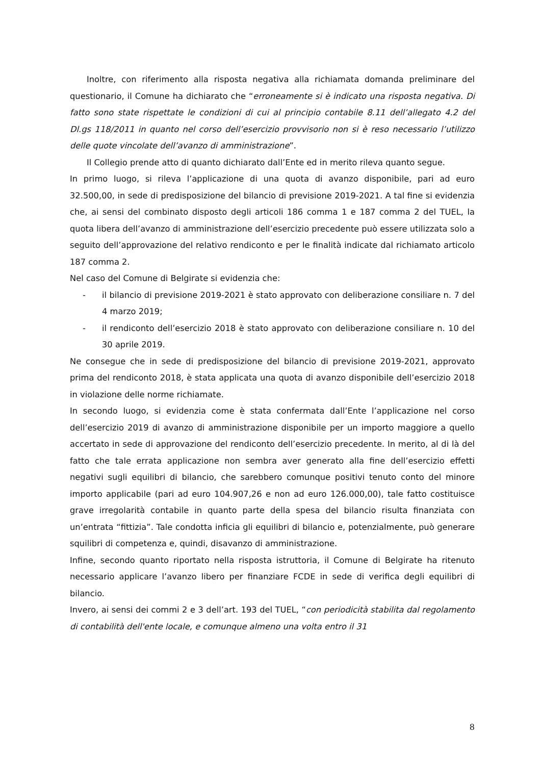Inoltre, con riferimento alla risposta negativa alla richiamata domanda preliminare del questionario, il Comune ha dichiarato che “erroneamente si è indicato una risposta negativa. Di fatto sono state rispettate le condizioni di cui al principio contabile 8.11 dell’allegato 4.2 del Dl.gs 118/2011 in quanto nel corso dell’esercizio provvisorio non si è reso necessario l’utilizzo delle quote vincolate dell’avanzo di amministrazione”.
Il Collegio prende atto di quanto dichiarato dall’Ente ed in merito rileva quanto segue.
In primo luogo, si rileva l’applicazione di una quota di avanzo disponibile, pari ad euro 32.500,00, in sede di predisposizione del bilancio di previsione 2019-2021. A tal fine si evidenzia che, ai sensi del combinato disposto degli articoli 186 comma 1 e 187 comma 2 del TUEL, la quota libera dell’avanzo di amministrazione dell’esercizio precedente può essere utilizzata solo a seguito dell’approvazione del relativo rendiconto e per le finalità indicate dal richiamato articolo 187 comma 2.
Nel caso del Comune di Belgirate si evidenzia che:
- il bilancio di previsione 2019-2021 è stato approvato con deliberazione consiliare n. 7 del 4 marzo 2019;
- il rendiconto dell’esercizio 2018 è stato approvato con deliberazione consiliare n. 10 del 30 aprile 2019.
Ne consegue che in sede di predisposizione del bilancio di previsione 2019-2021, approvato prima del rendiconto 2018, è stata applicata una quota di avanzo disponibile dell’esercizio 2018 in violazione delle norme richiamate.
In secondo luogo, si evidenzia come è stata confermata dall’Ente l’applicazione nel corso dell’esercizio 2019 di avanzo di amministrazione disponibile per un importo maggiore a quello accertato in sede di approvazione del rendiconto dell’esercizio precedente. In merito, al di là del fatto che tale errata applicazione non sembra aver generato alla fine dell’esercizio effetti negativi sugli equilibri di bilancio, che sarebbero comunque positivi tenuto conto del minore importo applicabile (pari ad euro 104.907,26 e non ad euro 126.000,00), tale fatto costituisce grave irregolarità contabile in quanto parte della spesa del bilancio risulta finanziata con un’entrata “fittizia”. Tale condotta inficia gli equilibri di bilancio e, potenzialmente, può generare squilibri di competenza e, quindi, disavanzo di amministrazione.
Infine, secondo quanto riportato nella risposta istruttoria, il Comune di Belgirate ha ritenuto necessario applicare l’avanzo libero per finanziare FCDE in sede di verifica degli equilibri di bilancio.
Invero, ai sensi dei commi 2 e 3 dell’art. 193 del TUEL, “con periodicità stabilita dal regolamento di contabilità dell'ente locale, e comunque almeno una volta entro il 31
8